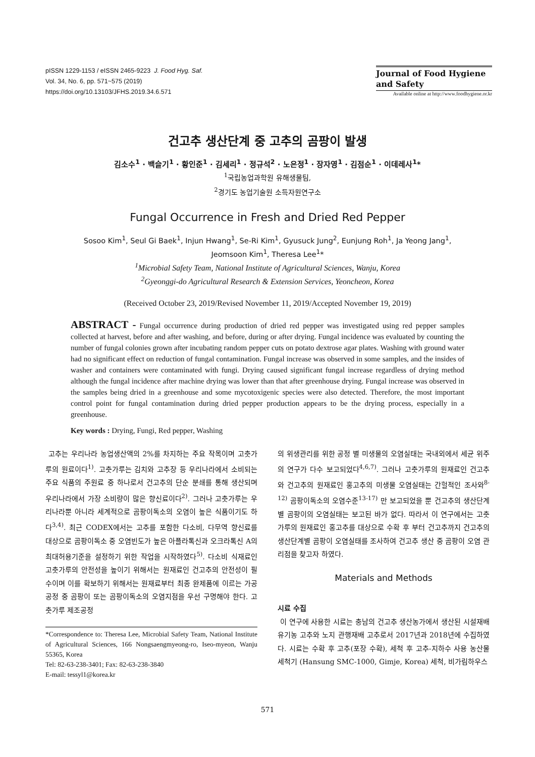pISSN 1229-1153 / eISSN 2465-9223 J. Food Hyg. Saf.
Vol. 34, No. 6, pp. 571~575 (2019)
https://doi.org/10.13103/JFHS.2019.34.6.571
Journal of Food Hygiene
and Safety
Available online at http://www.foodhygiene.or.kr
건고추 생산단계 중 고추의 곰팡이 발생
김소수<sup>1</sup> · 백슬기<sup>1</sup> · 황인준<sup>1</sup> · 김세리<sup>1</sup> · 정규석<sup>2</sup> · 노은정<sup>1</sup> · 장자영<sup>1</sup> · 김점순<sup>1</sup> · 이데레사<sup>1</sup>*
<sup>1</sup> 국립농업과학원 유해생물팀,
<sup>2</sup> 경기도 농업기술원 소득자원연구소
Fungal Occurrence in Fresh and Dried Red Pepper
Sosoo Kim<sup>1</sup>, Seul Gi Baek<sup>1</sup>, Injun Hwang<sup>1</sup>, Se-Ri Kim<sup>1</sup>, Gyusuck Jung<sup>2</sup>, Eunjung Roh<sup>1</sup>, Ja Yeong Jang<sup>1</sup>,
Jeomsoon Kim<sup>1</sup>, Theresa Lee<sup>1</sup>*
<sup>1</sup> Microbial Safety Team, National Institute of Agricultural Sciences, Wanju, Korea
<sup>2</sup> Gyeonggi-do Agricultural Research & Extension Services, Yeoncheon, Korea
(Received October 23, 2019/Revised November 11, 2019/Accepted November 19, 2019)
ABSTRACT - Fungal occurrence during production of dried red pepper was investigated using red pepper samples collected at harvest, before and after washing, and before, during or after drying. Fungal incidence was evaluated by counting the number of fungal colonies grown after incubating random pepper cuts on potato dextrose agar plates. Washing with ground water had no significant effect on reduction of fungal contamination. Fungal increase was observed in some samples, and the insides of washer and containers were contaminated with fungi. Drying caused significant fungal increase regardless of drying method although the fungal incidence after machine drying was lower than that after greenhouse drying. Fungal increase was observed in the samples being dried in a greenhouse and some mycotoxigenic species were also detected. Therefore, the most important control point for fungal contamination during dried pepper production appears to be the drying process, especially in a greenhouse.
Key words : Drying, Fungi, Red pepper, Washing
고추는 우리나라 농업생산액의 2%를 차지하는 주요 작목이며 고춧가루의 원료이다<sup>1)</sup>. 고춧가루는 김치와 고추장 등 우리나라에서 소비되는 주요 식품의 주원료 중 하나로서 건고추의 단순 분쇄를 통해 생산되며 우리나라에서 가장 소비량이 많은 향신료이다<sup>2)</sup>. 그러나 고춧가루는 우리나라뿐 아니라 세계적으로 곰팡이독소의 오염이 높은 식품이기도 하다<sup>3,4)</sup>. 최근 CODEX에서는 고추를 포함한 다소비, 다무역 향신료를 대상으로 곰팡이독소 중 오염빈도가 높은 아플라톡신과 오크라톡신 A의 최대허용기준을 설정하기 위한 작업을 시작하였다<sup>5)</sup>. 다소비 식재료인 고춧가루의 안전성을 높이기 위해서는 원재료인 건고추의 안전성이 필수이며 이를 확보하기 위해서는 원재료부터 최종 완제품에 이르는 가공 공정 중 곰팡이 또는 곰팡이독소의 오염지점을 우선 구명해야 한다. 고춧가루 제조공정
*Correspondence to: Theresa Lee, Microbial Safety Team, National Institute of Agricultural Sciences, 166 Nongsaengmyeong-ro, Iseo-myeon, Wanju 55365, Korea
Tel: 82-63-238-3401; Fax: 82-63-238-3840
E-mail: tessyl1@korea.kr
의 위생관리를 위한 공정 별 미생물의 오염실태는 국내외에서 세균 위주의 연구가 다수 보고되었다<sup>4,6,7)</sup>. 그러나 고춧가루의 원재료인 건고추와 건고추의 원재료인 홍고추의 미생물 오염실태는 간헐적인 조사와<sup>8-12)</sup> 곰팡이독소의 오염수준<sup>13-17)</sup> 만 보고되었을 뿐 건고추의 생산단계 별 곰팡이의 오염실태는 보고된 바가 없다. 따라서 이 연구에서는 고춧가루의 원재료인 홍고추를 대상으로 수확 후 부터 건고추까지 건고추의 생산단계별 곰팡이 오염실태를 조사하여 건고추 생산 중 곰팡이 오염 관리점을 찾고자 하였다.
Materials and Methods
시료 수집
이 연구에 사용한 시료는 충남의 건고추 생산농가에서 생산된 시설재배 유기농 고추와 노지 관행재배 고추로서 2017년과 2018년에 수집하였다. 시료는 수확 후 고추(포장 수확), 세척 후 고추-지하수 사용 농산물세척기 (Hansung SMC-1000, Gimje, Korea) 세척, 비가림하우스
571